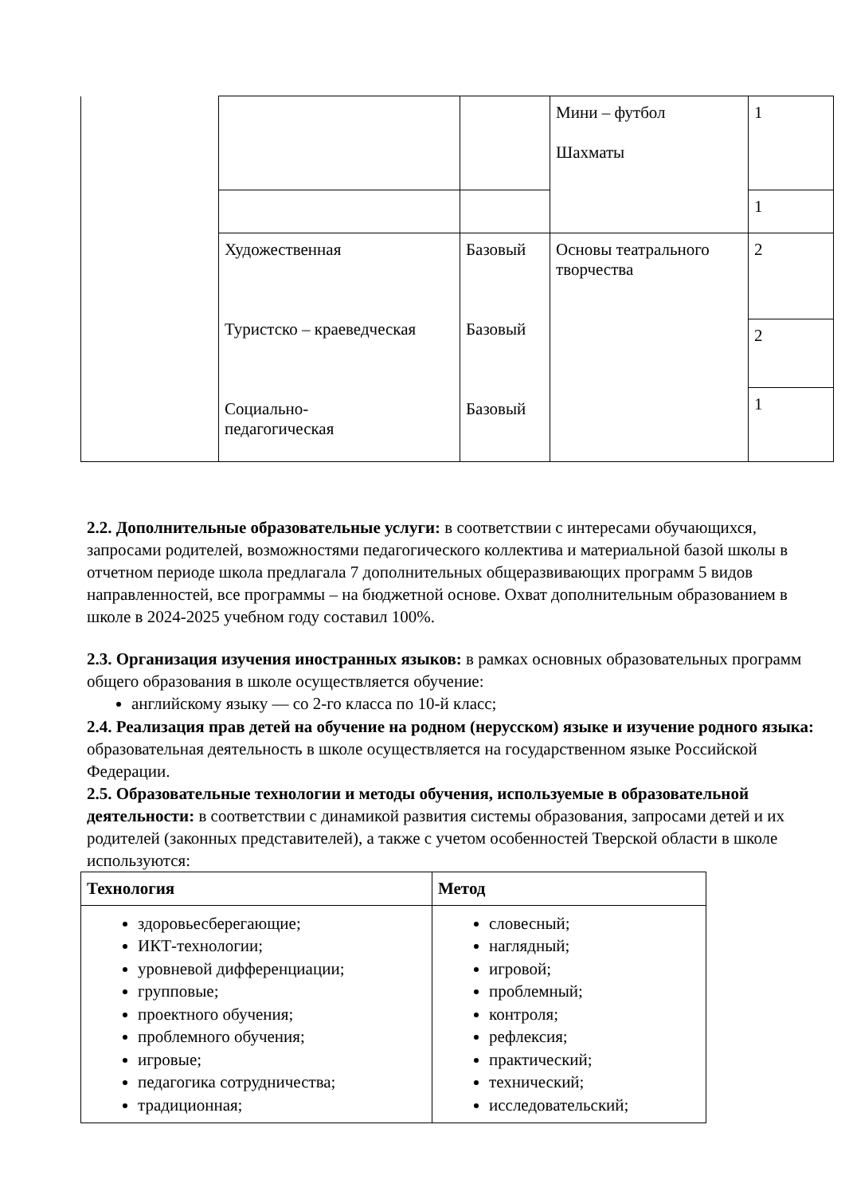| | | | Мини – футбол Шахматы | 1 |
| | | | | 1 |
| | Художественная Туристско – краеведческая Социально- педагогическая | Базовый Базовый Базовый | Основы театрального творчества | 2 |
| | | | | 2 |
| | | | | 1 |
2.2. Дополнительные образовательные услуги: в соответствии с интересами обучающихся, запросами родителей, возможностями педагогического коллектива и материальной базой школы в отчетном периоде школа предлагала 7 дополнительных общеразвивающих программ 5 видов направленностей, все программы – на бюджетной основе. Охват дополнительным образованием в школе в 2024-2025 учебном году составил 100%.
2.3. Организация изучения иностранных языков: в рамках основных образовательных программ общего образования в школе осуществляется обучение:
английскому языку — со 2-го класса по 10-й класс;
2.4. Реализация прав детей на обучение на родном (нерусском) языке и изучение родного языка: образовательная деятельность в школе осуществляется на государственном языке Российской Федерации.
2.5. Образовательные технологии и методы обучения, используемые в образовательной деятельности: в соответствии с динамикой развития системы образования, запросами детей и их родителей (законных представителей), а также с учетом особенностей Тверской области в школе используются:
| Технология | Метод |
| --- | --- |
| здоровьесберегающие; ИКТ-технологии; уровневой дифференциации; групповые; проектного обучения; проблемного обучения; игровые; педагогика сотрудничества; традиционная; | словесный; наглядный; игровой; проблемный; контроля; рефлексия; практический; технический; исследовательский; |